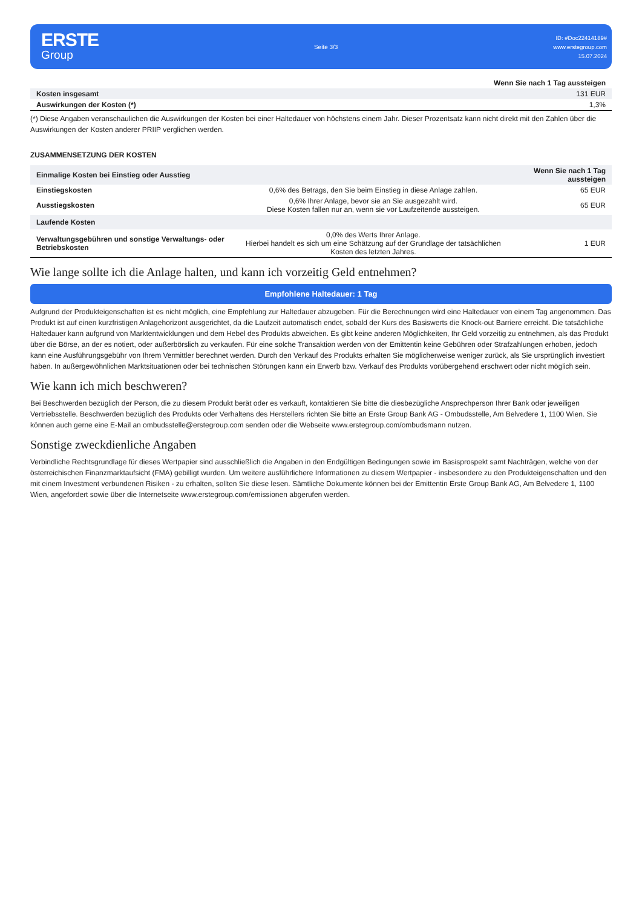ERSTE
Group
Seite 3/3
ID: #Doc22414189#
www.erstegroup.com
15.07.2024
| | Wenn Sie nach 1 Tag aussteigen |
| --- | --- |
| Kosten insgesamt | 131 EUR |
| Auswirkungen der Kosten (*) | 1,3% |
(*) Diese Angaben veranschaulichen die Auswirkungen der Kosten bei einer Haltedauer von höchstens einem Jahr. Dieser Prozentsatz kann nicht direkt mit den Zahlen über die Auswirkungen der Kosten anderer PRIIP verglichen werden.
ZUSAMMENSETZUNG DER KOSTEN
| Einmalige Kosten bei Einstieg oder Ausstieg | | Wenn Sie nach 1 Tag aussteigen |
| --- | --- | --- |
| Einstiegskosten | 0,6% des Betrags, den Sie beim Einstieg in diese Anlage zahlen. | 65 EUR |
| Ausstiegskosten | 0,6% Ihrer Anlage, bevor sie an Sie ausgezahlt wird. Diese Kosten fallen nur an, wenn sie vor Laufzeitende aussteigen. | 65 EUR |
| Laufende Kosten | | |
| Verwaltungsgebühren und sonstige Verwaltungs- oder Betriebskosten | 0,0% des Werts Ihrer Anlage. Hierbei handelt es sich um eine Schätzung auf der Grundlage der tatsächlichen Kosten des letzten Jahres. | 1 EUR |
Wie lange sollte ich die Anlage halten, und kann ich vorzeitig Geld entnehmen?
Empfohlene Haltedauer: 1 Tag
Aufgrund der Produkteigenschaften ist es nicht möglich, eine Empfehlung zur Haltedauer abzugeben. Für die Berechnungen wird eine Haltedauer von einem Tag angenommen. Das Produkt ist auf einen kurzfristigen Anlagehorizont ausgerichtet, da die Laufzeit automatisch endet, sobald der Kurs des Basiswerts die Knock-out Barriere erreicht. Die tatsächliche Haltedauer kann aufgrund von Marktentwicklungen und dem Hebel des Produkts abweichen. Es gibt keine anderen Möglichkeiten, Ihr Geld vorzeitig zu entnehmen, als das Produkt über die Börse, an der es notiert, oder außerbörslich zu verkaufen. Für eine solche Transaktion werden von der Emittentin keine Gebühren oder Strafzahlungen erhoben, jedoch kann eine Ausführungsgebühr von Ihrem Vermittler berechnet werden. Durch den Verkauf des Produkts erhalten Sie möglicherweise weniger zurück, als Sie ursprünglich investiert haben. In außergewöhnlichen Marktsituationen oder bei technischen Störungen kann ein Erwerb bzw. Verkauf des Produkts vorübergehend erschwert oder nicht möglich sein.
Wie kann ich mich beschweren?
Bei Beschwerden bezüglich der Person, die zu diesem Produkt berät oder es verkauft, kontaktieren Sie bitte die diesbezügliche Ansprechperson Ihrer Bank oder jeweiligen Vertriebsstelle. Beschwerden bezüglich des Produkts oder Verhaltens des Herstellers richten Sie bitte an Erste Group Bank AG - Ombudsstelle, Am Belvedere 1, 1100 Wien. Sie können auch gerne eine E-Mail an ombudsstelle@erstegroup.com senden oder die Webseite www.erstegroup.com/ombudsmann nutzen.
Sonstige zweckdienliche Angaben
Verbindliche Rechtsgrundlage für dieses Wertpapier sind ausschließlich die Angaben in den Endgültigen Bedingungen sowie im Basisprospekt samt Nachträgen, welche von der österreichischen Finanzmarktaufsicht (FMA) gebilligt wurden. Um weitere ausführlichere Informationen zu diesem Wertpapier - insbesondere zu den Produkteigenschaften und den mit einem Investment verbundenen Risiken - zu erhalten, sollten Sie diese lesen. Sämtliche Dokumente können bei der Emittentin Erste Group Bank AG, Am Belvedere 1, 1100 Wien, angefordert sowie über die Internetseite www.erstegroup.com/emissionen abgerufen werden.